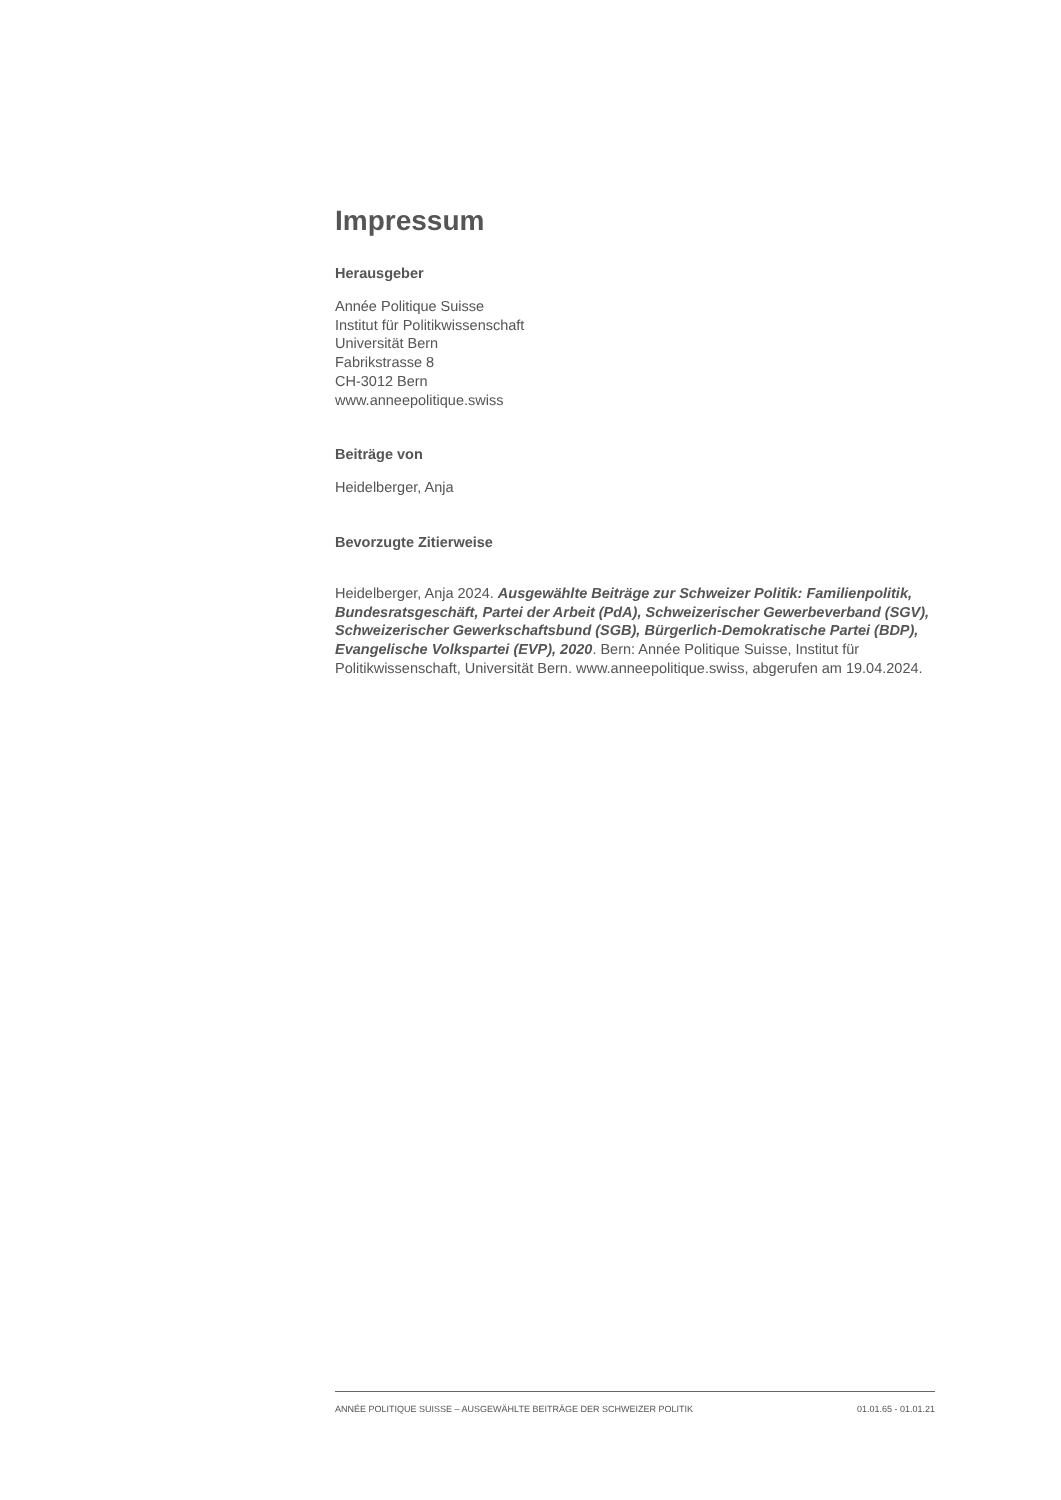Impressum
Herausgeber
Année Politique Suisse
Institut für Politikwissenschaft
Universität Bern
Fabrikstrasse 8
CH-3012 Bern
www.anneepolitique.swiss
Beiträge von
Heidelberger, Anja
Bevorzugte Zitierweise
Heidelberger, Anja 2024. Ausgewählte Beiträge zur Schweizer Politik: Familienpolitik, Bundesratsgeschäft, Partei der Arbeit (PdA), Schweizerischer Gewerbeverband (SGV), Schweizerischer Gewerkschaftsbund (SGB), Bürgerlich-Demokratische Partei (BDP), Evangelische Volkspartei (EVP), 2020. Bern: Année Politique Suisse, Institut für Politikwissenschaft, Universität Bern. www.anneepolitique.swiss, abgerufen am 19.04.2024.
ANNÉE POLITIQUE SUISSE – AUSGEWÄHLTE BEITRÄGE DER SCHWEIZER POLITIK 01.01.65 - 01.01.21